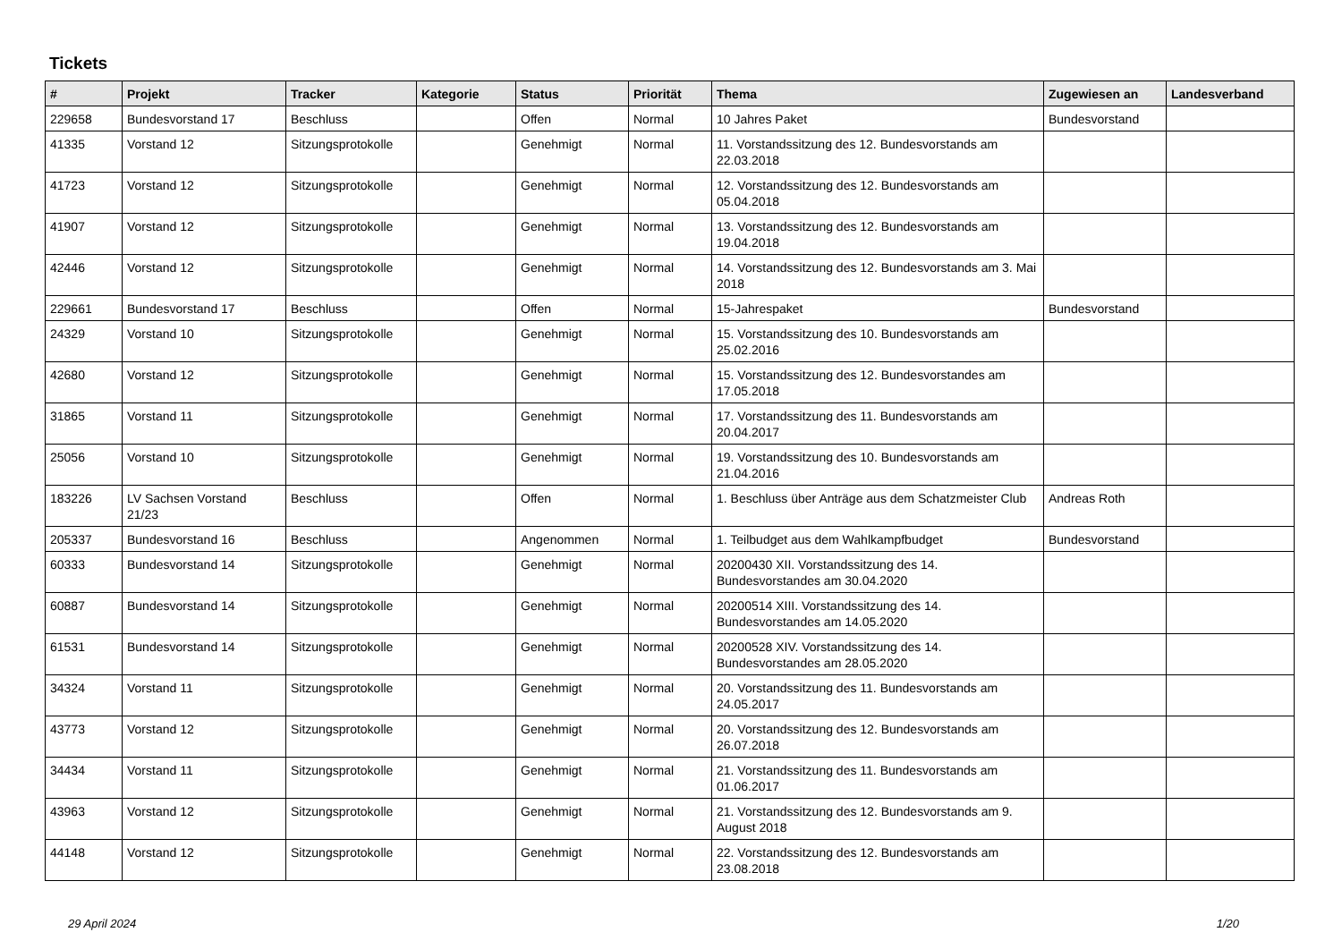Tickets
| # | Projekt | Tracker | Kategorie | Status | Priorität | Thema | Zugewiesen an | Landesverband |
| --- | --- | --- | --- | --- | --- | --- | --- | --- |
| 229658 | Bundesvorstand 17 | Beschluss | | Offen | Normal | 10 Jahres Paket | Bundesvorstand | |
| 41335 | Vorstand 12 | Sitzungsprotokolle | | Genehmigt | Normal | 11. Vorstandssitzung des 12. Bundesvorstands am 22.03.2018 | | |
| 41723 | Vorstand 12 | Sitzungsprotokolle | | Genehmigt | Normal | 12. Vorstandssitzung des 12. Bundesvorstands am 05.04.2018 | | |
| 41907 | Vorstand 12 | Sitzungsprotokolle | | Genehmigt | Normal | 13. Vorstandssitzung des 12. Bundesvorstands am 19.04.2018 | | |
| 42446 | Vorstand 12 | Sitzungsprotokolle | | Genehmigt | Normal | 14. Vorstandssitzung des 12. Bundesvorstands am 3. Mai 2018 | | |
| 229661 | Bundesvorstand 17 | Beschluss | | Offen | Normal | 15-Jahrespaket | Bundesvorstand | |
| 24329 | Vorstand 10 | Sitzungsprotokolle | | Genehmigt | Normal | 15. Vorstandssitzung des 10. Bundesvorstands am 25.02.2016 | | |
| 42680 | Vorstand 12 | Sitzungsprotokolle | | Genehmigt | Normal | 15. Vorstandssitzung des 12. Bundesvorstandes am 17.05.2018 | | |
| 31865 | Vorstand 11 | Sitzungsprotokolle | | Genehmigt | Normal | 17. Vorstandssitzung des 11. Bundesvorstands am 20.04.2017 | | |
| 25056 | Vorstand 10 | Sitzungsprotokolle | | Genehmigt | Normal | 19. Vorstandssitzung des 10. Bundesvorstands am 21.04.2016 | | |
| 183226 | LV Sachsen Vorstand 21/23 | Beschluss | | Offen | Normal | 1. Beschluss über Anträge aus dem Schatzmeister Club | Andreas Roth | |
| 205337 | Bundesvorstand 16 | Beschluss | | Angenommen | Normal | 1. Teilbudget aus dem Wahlkampfbudget | Bundesvorstand | |
| 60333 | Bundesvorstand 14 | Sitzungsprotokolle | | Genehmigt | Normal | 20200430 XII. Vorstandssitzung des 14. Bundesvorstandes am 30.04.2020 | | |
| 60887 | Bundesvorstand 14 | Sitzungsprotokolle | | Genehmigt | Normal | 20200514 XIII. Vorstandssitzung des 14. Bundesvorstandes am 14.05.2020 | | |
| 61531 | Bundesvorstand 14 | Sitzungsprotokolle | | Genehmigt | Normal | 20200528 XIV. Vorstandssitzung des 14. Bundesvorstandes am 28.05.2020 | | |
| 34324 | Vorstand 11 | Sitzungsprotokolle | | Genehmigt | Normal | 20. Vorstandssitzung des 11. Bundesvorstands am 24.05.2017 | | |
| 43773 | Vorstand 12 | Sitzungsprotokolle | | Genehmigt | Normal | 20. Vorstandssitzung des 12. Bundesvorstands am 26.07.2018 | | |
| 34434 | Vorstand 11 | Sitzungsprotokolle | | Genehmigt | Normal | 21. Vorstandssitzung des 11. Bundesvorstands am 01.06.2017 | | |
| 43963 | Vorstand 12 | Sitzungsprotokolle | | Genehmigt | Normal | 21. Vorstandssitzung des 12. Bundesvorstands am 9. August 2018 | | |
| 44148 | Vorstand 12 | Sitzungsprotokolle | | Genehmigt | Normal | 22. Vorstandssitzung des 12. Bundesvorstands am 23.08.2018 | | |
29 April 2024 1/20